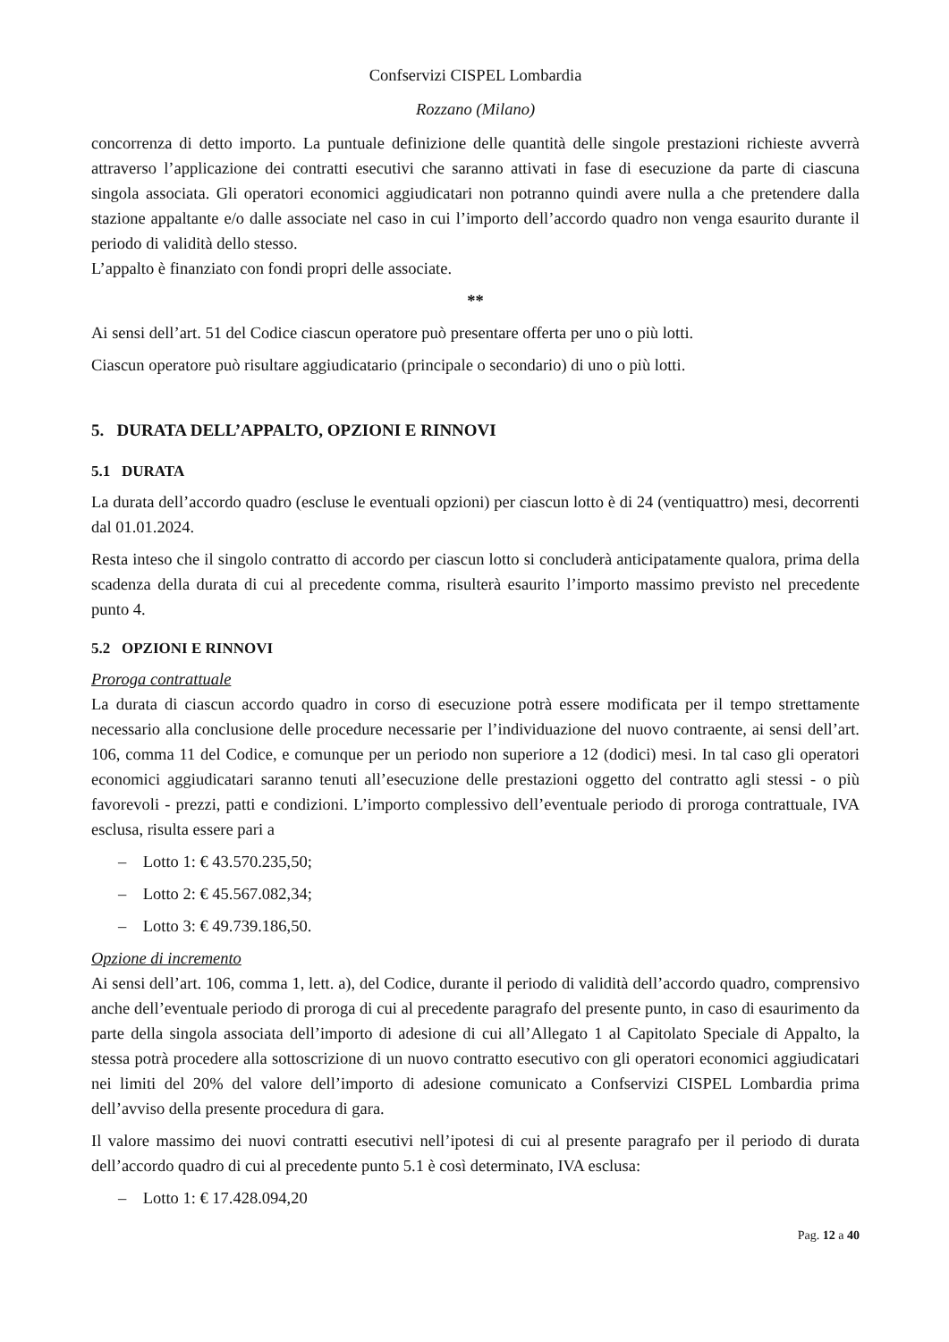Confservizi CISPEL Lombardia
Rozzano (Milano)
concorrenza di detto importo. La puntuale definizione delle quantità delle singole prestazioni richieste avverrà attraverso l’applicazione dei contratti esecutivi che saranno attivati in fase di esecuzione da parte di ciascuna singola associata. Gli operatori economici aggiudicatari non potranno quindi avere nulla a che pretendere dalla stazione appaltante e/o dalle associate nel caso in cui l’importo dell’accordo quadro non venga esaurito durante il periodo di validità dello stesso.
L’appalto è finanziato con fondi propri delle associate.
**
Ai sensi dell’art. 51 del Codice ciascun operatore può presentare offerta per uno o più lotti.
Ciascun operatore può risultare aggiudicatario (principale o secondario) di uno o più lotti.
5. DURATA DELL’APPALTO, OPZIONI E RINNOVI
5.1 DURATA
La durata dell’accordo quadro (escluse le eventuali opzioni) per ciascun lotto è di 24 (ventiquattro) mesi, decorrenti dal 01.01.2024.
Resta inteso che il singolo contratto di accordo per ciascun lotto si concluderà anticipatamente qualora, prima della scadenza della durata di cui al precedente comma, risulterà esaurito l’importo massimo previsto nel precedente punto 4.
5.2 OPZIONI E RINNOVI
Proroga contrattuale
La durata di ciascun accordo quadro in corso di esecuzione potrà essere modificata per il tempo strettamente necessario alla conclusione delle procedure necessarie per l’individuazione del nuovo contraente, ai sensi dell’art. 106, comma 11 del Codice, e comunque per un periodo non superiore a 12 (dodici) mesi. In tal caso gli operatori economici aggiudicatari saranno tenuti all’esecuzione delle prestazioni oggetto del contratto agli stessi - o più favorevoli - prezzi, patti e condizioni. L’importo complessivo dell’eventuale periodo di proroga contrattuale, IVA esclusa, risulta essere pari a
– Lotto 1: € 43.570.235,50;
– Lotto 2: € 45.567.082,34;
– Lotto 3: € 49.739.186,50.
Opzione di incremento
Ai sensi dell’art. 106, comma 1, lett. a), del Codice, durante il periodo di validità dell’accordo quadro, comprensivo anche dell’eventuale periodo di proroga di cui al precedente paragrafo del presente punto, in caso di esaurimento da parte della singola associata dell’importo di adesione di cui all’Allegato 1 al Capitolato Speciale di Appalto, la stessa potrà procedere alla sottoscrizione di un nuovo contratto esecutivo con gli operatori economici aggiudicatari nei limiti del 20% del valore dell’importo di adesione comunicato a Confservizi CISPEL Lombardia prima dell’avviso della presente procedura di gara.
Il valore massimo dei nuovi contratti esecutivi nell’ipotesi di cui al presente paragrafo per il periodo di durata dell’accordo quadro di cui al precedente punto 5.1 è così determinato, IVA esclusa:
– Lotto 1: € 17.428.094,20
Pag. 12 a 40